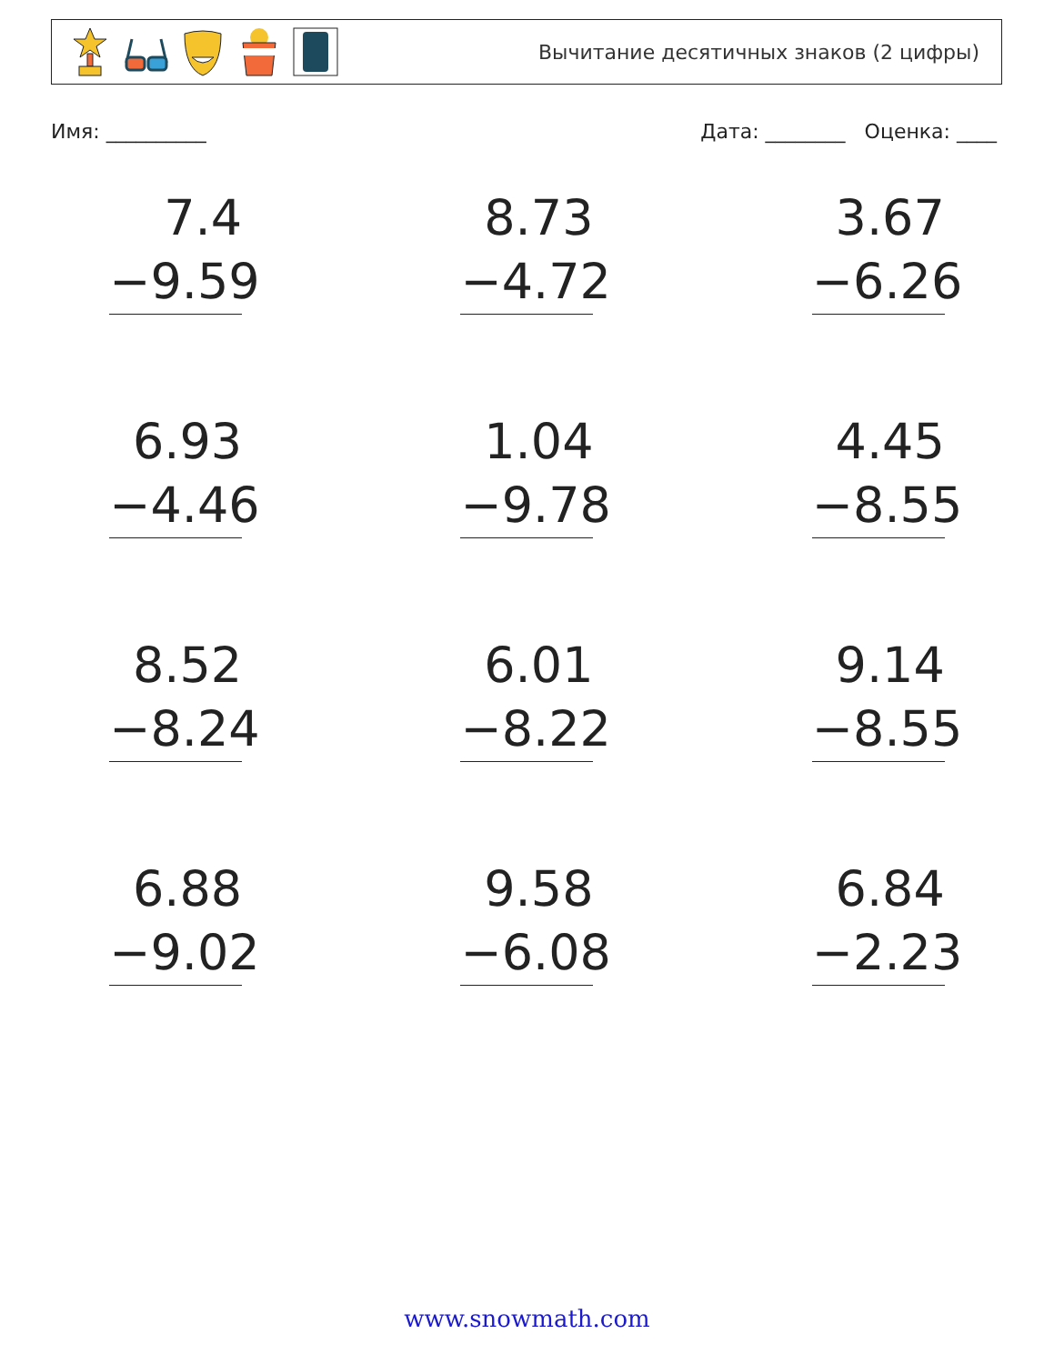Вычитание десятичных знаков (2 цифры)
Имя: __________ Дата: ________ Оценка: ____
7.4
−9.59
8.73
−4.72
3.67
−6.26
6.93
−4.46
1.04
−9.78
4.45
−8.55
8.52
−8.24
6.01
−8.22
9.14
−8.55
6.88
−9.02
9.58
−6.08
6.84
−2.23
www.snowmath.com